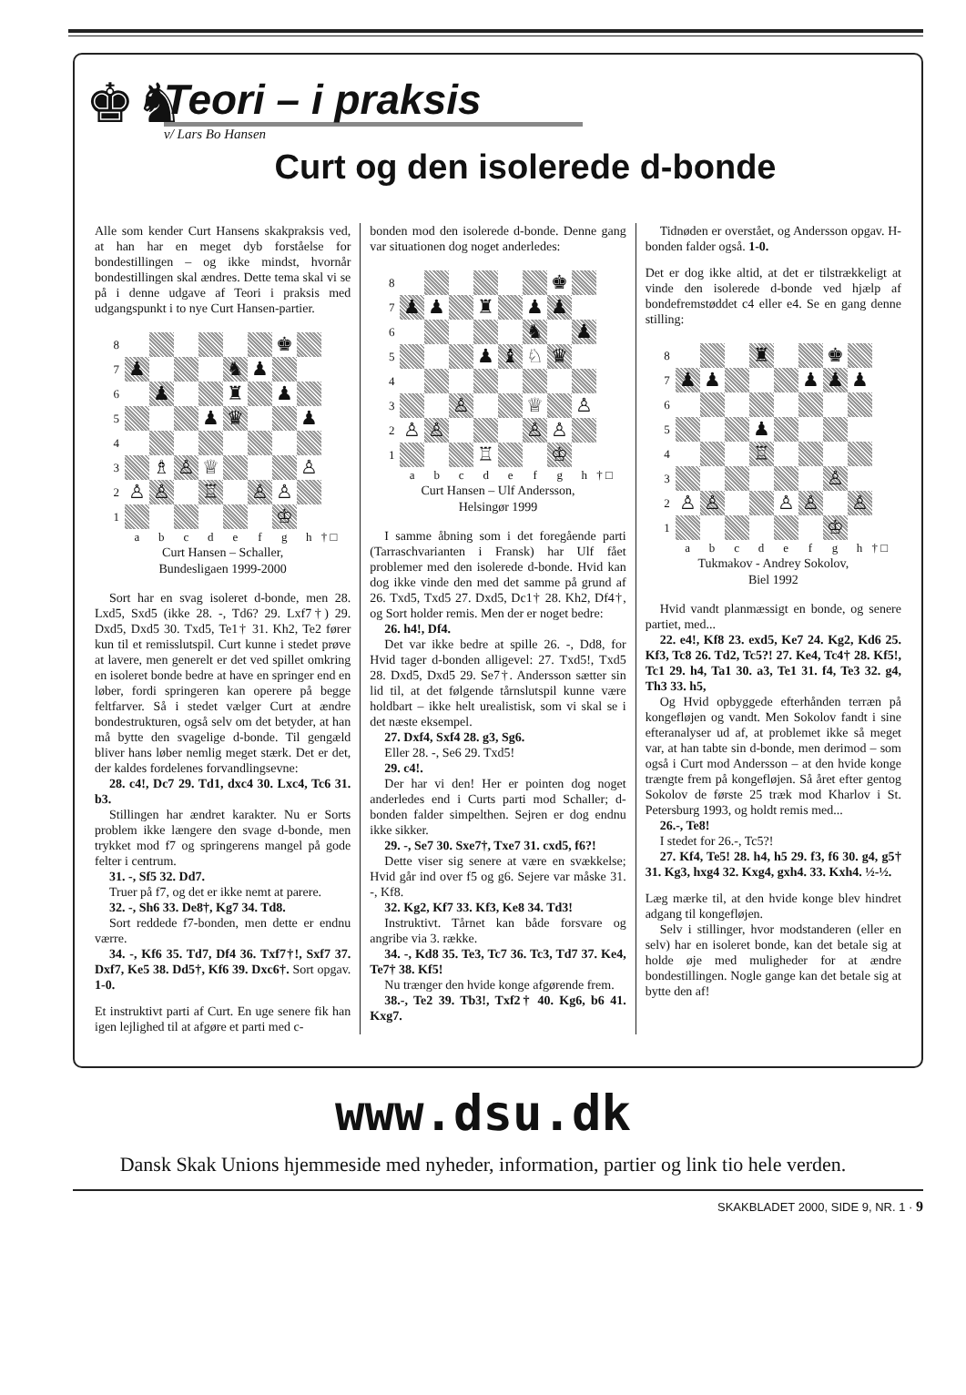♚♞
Teori – i praksis
v/ Lars Bo Hansen
Curt og den isolerede d-bonde
Alle som kender Curt Hansens skakpraksis ved, at han har en meget dyb forståelse for bondestillingen – og ikke mindst, hvornår bondestillingen skal ændres. Dette tema skal vi se på i denne udgave af Teori i praksis med udgangspunkt i to nye Curt Hansen-partier.
8
♚
7
♟
♞
♟
6
♟
♜
♟
5
♟
♛
♟
4
3
♗
♙
♕
♙
2
♙
♙
♖
♙
♙
1
♔
a b c d e f g h
† □
Curt Hansen – Schaller,
Bundesligaen 1999-2000
Sort har en svag isoleret d-bonde, men 28. Lxd5, Sxd5 (ikke 28. -, Td6? 29. Lxf7†) 29. Dxd5, Dxd5 30. Txd5, Te1† 31. Kh2, Te2 fører kun til et remisslutspil. Curt kunne i stedet prøve at lavere, men generelt er det ved spillet omkring en isoleret bonde bedre at have en springer end en løber, fordi springeren kan operere på begge feltfarver. Så i stedet vælger Curt at ændre bondestrukturen, også selv om det betyder, at han må bytte den svagelige d-bonde. Til gengæld bliver hans løber nemlig meget stærk. Det er det, der kaldes fordelenes forvandlingsevne:
28. c4!, Dc7 29. Td1, dxc4 30. Lxc4, Tc6 31. b3.
Stillingen har ændret karakter. Nu er Sorts problem ikke længere den svage d-bonde, men trykket mod f7 og springerens mangel på gode felter i centrum.
31. -, Sf5 32. Dd7.
Truer på f7, og det er ikke nemt at parere.
32. -, Sh6 33. De8†, Kg7 34. Td8.
Sort reddede f7-bonden, men dette er endnu værre.
34. -, Kf6 35. Td7, Df4 36. Txf7†!, Sxf7 37. Dxf7, Ke5 38. Dd5†, Kf6 39. Dxc6†. Sort opgav. 1-0.
Et instruktivt parti af Curt. En uge senere fik han igen lejlighed til at afgøre et parti med c-
bonden mod den isolerede d-bonde. Denne gang var situationen dog noget anderledes:
8
♚
7
♟
♟
♜
♟
♟
6
♞
♟
5
♟
♝
♘
♛
4
3
♙
♕
♙
2
♙
♙
♙
♙
1
♖
♔
a b c d e f g h
† □
Curt Hansen – Ulf Andersson,
Helsingør 1999
I samme åbning som i det foregående parti (Tarraschvarianten i Fransk) har Ulf fået problemer med den isolerede d-bonde. Hvid kan dog ikke vinde den med det samme på grund af 26. Txd5, Txd5 27. Dxd5, Dc1† 28. Kh2, Df4†, og Sort holder remis. Men der er noget bedre:
26. h4!, Df4.
Det var ikke bedre at spille 26. -, Dd8, for Hvid tager d-bonden alligevel: 27. Txd5!, Txd5 28. Dxd5, Dxd5 29. Se7†. Andersson sætter sin lid til, at det følgende tårnslutspil kunne være holdbart – ikke helt urealistisk, som vi skal se i det næste eksempel.
27. Dxf4, Sxf4 28. g3, Sg6.
Eller 28. -, Se6 29. Txd5!
29. c4!.
Der har vi den! Her er pointen dog noget anderledes end i Curts parti mod Schaller; d-bonden falder simpelthen. Sejren er dog endnu ikke sikker.
29. -, Se7 30. Sxe7†, Txe7 31. cxd5, f6?!
Dette viser sig senere at være en svækkelse; Hvid går ind over f5 og g6. Sejere var måske 31. -, Kf8.
32. Kg2, Kf7 33. Kf3, Ke8 34. Td3!
Instruktivt. Tårnet kan både forsvare og angribe via 3. række.
34. -, Kd8 35. Te3, Tc7 36. Tc3, Td7 37. Ke4, Te7† 38. Kf5!
Nu trænger den hvide konge afgørende frem.
38.-, Te2 39. Tb3!, Txf2† 40. Kg6, b6 41. Kxg7.
Tidnøden er overstået, og Andersson opgav. H-bonden falder også. 1-0.
Det er dog ikke altid, at det er tilstrækkeligt at vinde den isolerede d-bonde ved hjælp af bondefremstøddet c4 eller e4. Se en gang denne stilling:
8
♜
♚
7
♟
♟
♟
♟
♟
6
5
♟
4
♖
3
♙
2
♙
♙
♙
♙
♙
1
♔
a b c d e f g h
† □
Tukmakov - Andrey Sokolov,
Biel 1992
Hvid vandt planmæssigt en bonde, og senere partiet, med...
22. e4!, Kf8 23. exd5, Ke7 24. Kg2, Kd6 25. Kf3, Tc8 26. Td2, Tc5?! 27. Ke4, Tc4† 28. Kf5!, Tc1 29. h4, Ta1 30. a3, Te1 31. f4, Te3 32. g4, Th3 33. h5,
Og Hvid opbyggede efterhånden terræn på kongefløjen og vandt. Men Sokolov fandt i sine efteranalyser ud af, at problemet ikke så meget var, at han tabte sin d-bonde, men derimod – som også i Curt mod Andersson – at den hvide konge trængte frem på kongefløjen. Så året efter gentog Sokolov de første 25 træk mod Kharlov i St. Petersburg 1993, og holdt remis med...
26.-, Te8!
I stedet for 26.-, Tc5?!
27. Kf4, Te5! 28. h4, h5 29. f3, f6 30. g4, g5† 31. Kg3, hxg4 32. Kxg4, gxh4. 33. Kxh4. ½-½.
Læg mærke til, at den hvide konge blev hindret adgang til kongefløjen.
Selv i stillinger, hvor modstanderen (eller en selv) har en isoleret bonde, kan det betale sig at holde øje med muligheder for at ændre bondestillingen. Nogle gange kan det betale sig at bytte den af!
www.dsu.dk
Dansk Skak Unions hjemmeside med nyheder, information, partier og link tio hele verden.
SKAKBLADET 2000, SIDE 9, NR. 1 · 9